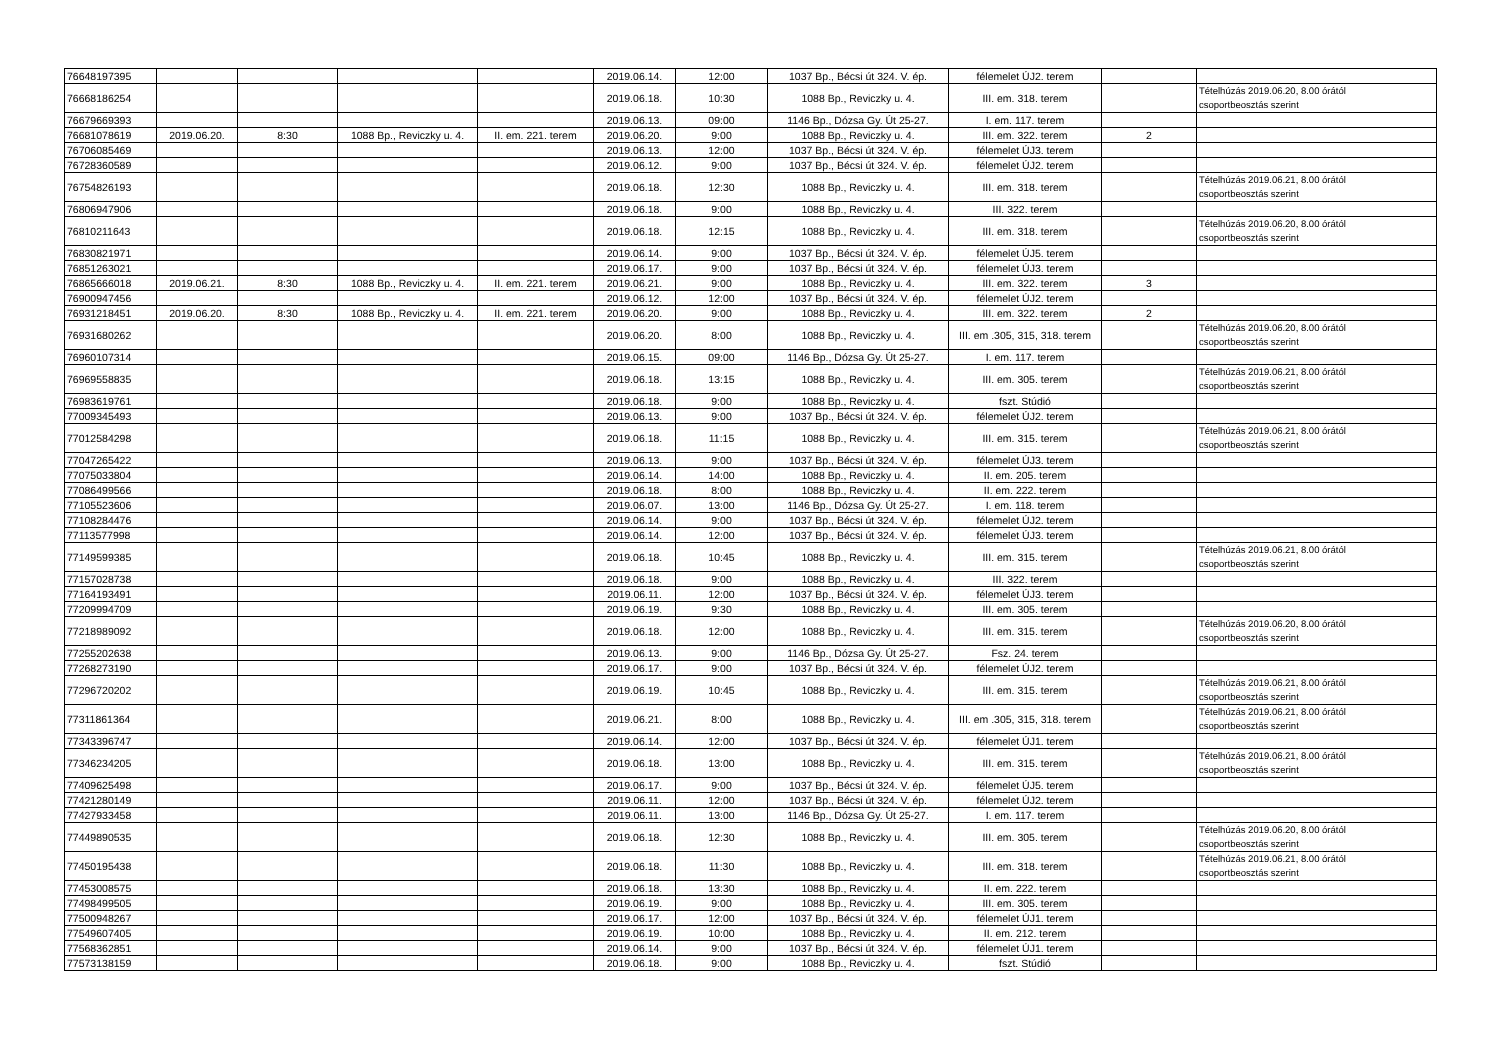| 76648197395 | | | | | 2019.06.14. | 12:00 | 1037 Bp., Bécsi út 324. V. ép. | félemelet ÚJ2. terem | | |
| 76668186254 | | | | | 2019.06.18. | 10:30 | 1088 Bp., Reviczky u. 4. | III. em. 318. terem | | Tételhúzás 2019.06.20, 8.00 órától csoportbeosztás szerint |
| 76679669393 | | | | | 2019.06.13. | 09:00 | 1146 Bp., Dózsa Gy. Út 25-27. | I. em. 117. terem | | |
| 76681078619 | 2019.06.20. | 8:30 | 1088 Bp., Reviczky u. 4. | II. em. 221. terem | 2019.06.20. | 9:00 | 1088 Bp., Reviczky u. 4. | III. em. 322. terem | 2 | |
| 76706085469 | | | | | 2019.06.13. | 12:00 | 1037 Bp., Bécsi út 324. V. ép. | félemelet ÚJ3. terem | | |
| 76728360589 | | | | | 2019.06.12. | 9:00 | 1037 Bp., Bécsi út 324. V. ép. | félemelet ÚJ2. terem | | |
| 76754826193 | | | | | 2019.06.18. | 12:30 | 1088 Bp., Reviczky u. 4. | III. em. 318. terem | | Tételhúzás 2019.06.21, 8.00 órától csoportbeosztás szerint |
| 76806947906 | | | | | 2019.06.18. | 9:00 | 1088 Bp., Reviczky u. 4. | III. 322. terem | | |
| 76810211643 | | | | | 2019.06.18. | 12:15 | 1088 Bp., Reviczky u. 4. | III. em. 318. terem | | Tételhúzás 2019.06.20, 8.00 órától csoportbeosztás szerint |
| 76830821971 | | | | | 2019.06.14. | 9:00 | 1037 Bp., Bécsi út 324. V. ép. | félemelet ÚJ5. terem | | |
| 76851263021 | | | | | 2019.06.17. | 9:00 | 1037 Bp., Bécsi út 324. V. ép. | félemelet ÚJ3. terem | | |
| 76865666018 | 2019.06.21. | 8:30 | 1088 Bp., Reviczky u. 4. | II. em. 221. terem | 2019.06.21. | 9:00 | 1088 Bp., Reviczky u. 4. | III. em. 322. terem | 3 | |
| 76900947456 | | | | | 2019.06.12. | 12:00 | 1037 Bp., Bécsi út 324. V. ép. | félemelet ÚJ2. terem | | |
| 76931218451 | 2019.06.20. | 8:30 | 1088 Bp., Reviczky u. 4. | II. em. 221. terem | 2019.06.20. | 9:00 | 1088 Bp., Reviczky u. 4. | III. em. 322. terem | 2 | |
| 76931680262 | | | | | 2019.06.20. | 8:00 | 1088 Bp., Reviczky u. 4. | III. em .305, 315, 318. terem | | Tételhúzás 2019.06.20, 8.00 órától csoportbeosztás szerint |
| 76960107314 | | | | | 2019.06.15. | 09:00 | 1146 Bp., Dózsa Gy. Út 25-27. | I. em. 117. terem | | |
| 76969558835 | | | | | 2019.06.18. | 13:15 | 1088 Bp., Reviczky u. 4. | III. em. 305. terem | | Tételhúzás 2019.06.21, 8.00 órától csoportbeosztás szerint |
| 76983619761 | | | | | 2019.06.18. | 9:00 | 1088 Bp., Reviczky u. 4. | fszt. Stúdió | | |
| 77009345493 | | | | | 2019.06.13. | 9:00 | 1037 Bp., Bécsi út 324. V. ép. | félemelet ÚJ2. terem | | |
| 77012584298 | | | | | 2019.06.18. | 11:15 | 1088 Bp., Reviczky u. 4. | III. em. 315. terem | | Tételhúzás 2019.06.21, 8.00 órától csoportbeosztás szerint |
| 77047265422 | | | | | 2019.06.13. | 9:00 | 1037 Bp., Bécsi út 324. V. ép. | félemelet ÚJ3. terem | | |
| 77075033804 | | | | | 2019.06.14. | 14:00 | 1088 Bp., Reviczky u. 4. | II. em. 205. terem | | |
| 77086499566 | | | | | 2019.06.18. | 8:00 | 1088 Bp., Reviczky u. 4. | II. em. 222. terem | | |
| 77105523606 | | | | | 2019.06.07. | 13:00 | 1146 Bp., Dózsa Gy. Út 25-27. | I. em. 118. terem | | |
| 77108284476 | | | | | 2019.06.14. | 9:00 | 1037 Bp., Bécsi út 324. V. ép. | félemelet ÚJ2. terem | | |
| 77113577998 | | | | | 2019.06.14. | 12:00 | 1037 Bp., Bécsi út 324. V. ép. | félemelet ÚJ3. terem | | |
| 77149599385 | | | | | 2019.06.18. | 10:45 | 1088 Bp., Reviczky u. 4. | III. em. 315. terem | | Tételhúzás 2019.06.21, 8.00 órától csoportbeosztás szerint |
| 77157028738 | | | | | 2019.06.18. | 9:00 | 1088 Bp., Reviczky u. 4. | III. 322. terem | | |
| 77164193491 | | | | | 2019.06.11. | 12:00 | 1037 Bp., Bécsi út 324. V. ép. | félemelet ÚJ3. terem | | |
| 77209994709 | | | | | 2019.06.19. | 9:30 | 1088 Bp., Reviczky u. 4. | III. em. 305. terem | | |
| 77218989092 | | | | | 2019.06.18. | 12:00 | 1088 Bp., Reviczky u. 4. | III. em. 315. terem | | Tételhúzás 2019.06.20, 8.00 órától csoportbeosztás szerint |
| 77255202638 | | | | | 2019.06.13. | 9:00 | 1146 Bp., Dózsa Gy. Út 25-27. | Fsz. 24. terem | | |
| 77268273190 | | | | | 2019.06.17. | 9:00 | 1037 Bp., Bécsi út 324. V. ép. | félemelet ÚJ2. terem | | |
| 77296720202 | | | | | 2019.06.19. | 10:45 | 1088 Bp., Reviczky u. 4. | III. em. 315. terem | | Tételhúzás 2019.06.21, 8.00 órától csoportbeosztás szerint |
| 77311861364 | | | | | 2019.06.21. | 8:00 | 1088 Bp., Reviczky u. 4. | III. em .305, 315, 318. terem | | Tételhúzás 2019.06.21, 8.00 órától csoportbeosztás szerint |
| 77343396747 | | | | | 2019.06.14. | 12:00 | 1037 Bp., Bécsi út 324. V. ép. | félemelet ÚJ1. terem | | |
| 77346234205 | | | | | 2019.06.18. | 13:00 | 1088 Bp., Reviczky u. 4. | III. em. 315. terem | | Tételhúzás 2019.06.21, 8.00 órától csoportbeosztás szerint |
| 77409625498 | | | | | 2019.06.17. | 9:00 | 1037 Bp., Bécsi út 324. V. ép. | félemelet ÚJ5. terem | | |
| 77421280149 | | | | | 2019.06.11. | 12:00 | 1037 Bp., Bécsi út 324. V. ép. | félemelet ÚJ2. terem | | |
| 77427933458 | | | | | 2019.06.11. | 13:00 | 1146 Bp., Dózsa Gy. Út 25-27. | I. em. 117. terem | | |
| 77449890535 | | | | | 2019.06.18. | 12:30 | 1088 Bp., Reviczky u. 4. | III. em. 305. terem | | Tételhúzás 2019.06.20, 8.00 órától csoportbeosztás szerint |
| 77450195438 | | | | | 2019.06.18. | 11:30 | 1088 Bp., Reviczky u. 4. | III. em. 318. terem | | Tételhúzás 2019.06.21, 8.00 órától csoportbeosztás szerint |
| 77453008575 | | | | | 2019.06.18. | 13:30 | 1088 Bp., Reviczky u. 4. | II. em. 222. terem | | |
| 77498499505 | | | | | 2019.06.19. | 9:00 | 1088 Bp., Reviczky u. 4. | III. em. 305. terem | | |
| 77500948267 | | | | | 2019.06.17. | 12:00 | 1037 Bp., Bécsi út 324. V. ép. | félemelet ÚJ1. terem | | |
| 77549607405 | | | | | 2019.06.19. | 10:00 | 1088 Bp., Reviczky u. 4. | II. em. 212. terem | | |
| 77568362851 | | | | | 2019.06.14. | 9:00 | 1037 Bp., Bécsi út 324. V. ép. | félemelet ÚJ1. terem | | |
| 77573138159 | | | | | 2019.06.18. | 9:00 | 1088 Bp., Reviczky u. 4. | fszt. Stúdió | | |